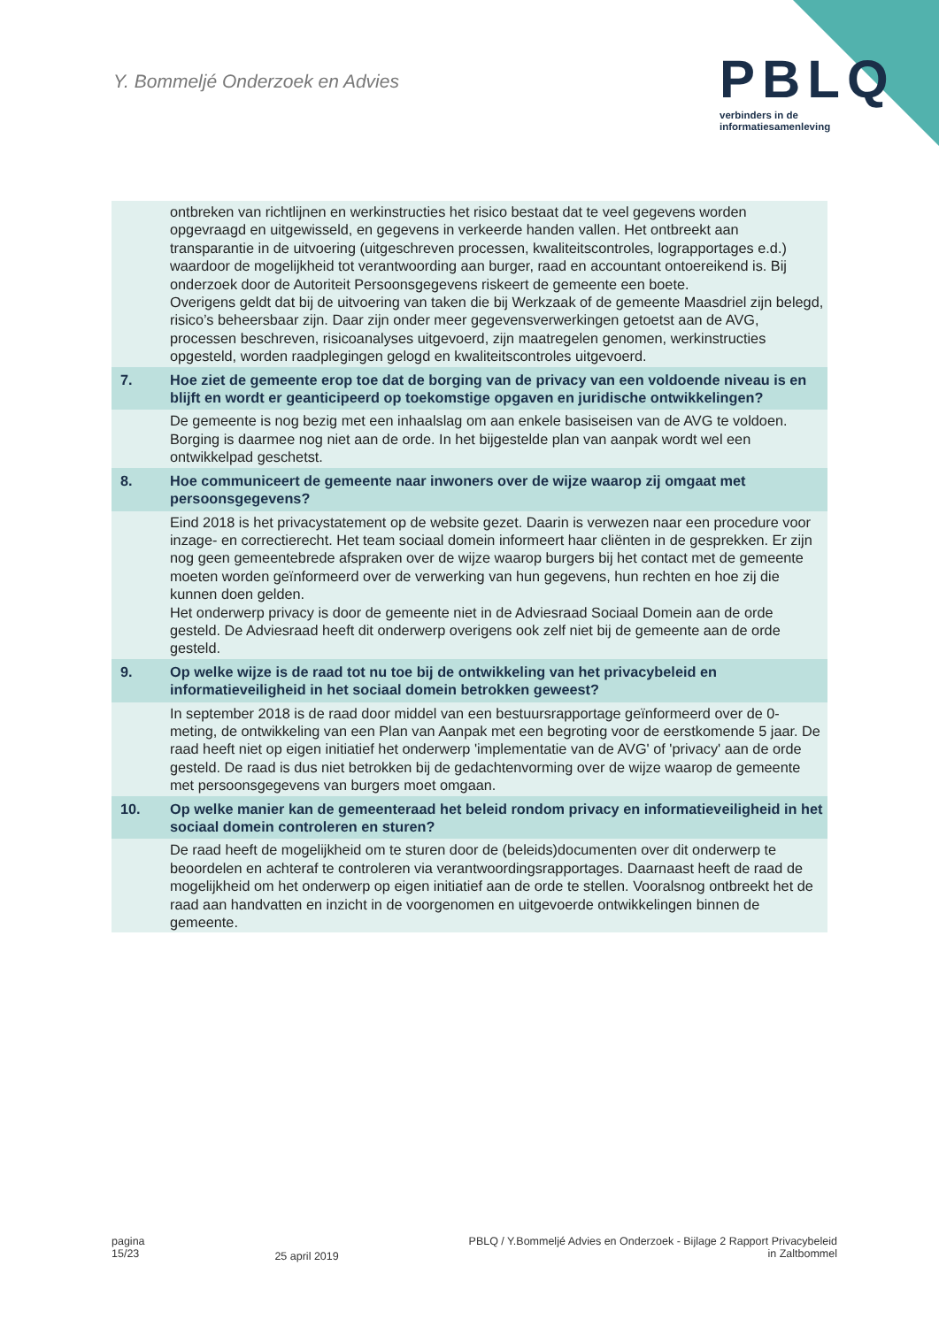Y. Bommeljé Onderzoek en Advies
PBLQ
verbinders in de
informatiesamenleving
| | ontbreken van richtlijnen en werkinstructies het risico bestaat dat te veel gegevens worden opgevraagd en uitgewisseld, en gegevens in verkeerde handen vallen. Het ontbreekt aan transparantie in de uitvoering (uitgeschreven processen, kwaliteitscontroles, lograpportages e.d.) waardoor de mogelijkheid tot verantwoording aan burger, raad en accountant ontoereikend is. Bij onderzoek door de Autoriteit Persoonsgegevens riskeert de gemeente een boete. Overigens geldt dat bij de uitvoering van taken die bij Werkzaak of de gemeente Maasdriel zijn belegd, risico’s beheersbaar zijn. Daar zijn onder meer gegevensverwerkingen getoetst aan de AVG, processen beschreven, risicoanalyses uitgevoerd, zijn maatregelen genomen, werkinstructies opgesteld, worden raadplegingen gelogd en kwaliteitscontroles uitgevoerd. |
| 7. | Hoe ziet de gemeente erop toe dat de borging van de privacy van een voldoende niveau is en blijft en wordt er geanticipeerd op toekomstige opgaven en juridische ontwikkelingen? |
| | De gemeente is nog bezig met een inhaalslag om aan enkele basiseisen van de AVG te voldoen. Borging is daarmee nog niet aan de orde. In het bijgestelde plan van aanpak wordt wel een ontwikkelpad geschetst. |
| 8. | Hoe communiceert de gemeente naar inwoners over de wijze waarop zij omgaat met persoonsgegevens? |
| | Eind 2018 is het privacystatement op de website gezet. Daarin is verwezen naar een procedure voor inzage- en correctierecht. Het team sociaal domein informeert haar cliënten in de gesprekken. Er zijn nog geen gemeentebrede afspraken over de wijze waarop burgers bij het contact met de gemeente moeten worden geïnformeerd over de verwerking van hun gegevens, hun rechten en hoe zij die kunnen doen gelden. Het onderwerp privacy is door de gemeente niet in de Adviesraad Sociaal Domein aan de orde gesteld. De Adviesraad heeft dit onderwerp overigens ook zelf niet bij de gemeente aan de orde gesteld. |
| 9. | Op welke wijze is de raad tot nu toe bij de ontwikkeling van het privacybeleid en informatieveiligheid in het sociaal domein betrokken geweest? |
| | In september 2018 is de raad door middel van een bestuursrapportage geïnformeerd over de 0-meting, de ontwikkeling van een Plan van Aanpak met een begroting voor de eerstkomende 5 jaar. De raad heeft niet op eigen initiatief het onderwerp 'implementatie van de AVG' of 'privacy' aan de orde gesteld. De raad is dus niet betrokken bij de gedachtenvorming over de wijze waarop de gemeente met persoonsgegevens van burgers moet omgaan. |
| 10. | Op welke manier kan de gemeenteraad het beleid rondom privacy en informatieveiligheid in het sociaal domein controleren en sturen? |
| | De raad heeft de mogelijkheid om te sturen door de (beleids)documenten over dit onderwerp te beoordelen en achteraf te controleren via verantwoordingsrapportages. Daarnaast heeft de raad de mogelijkheid om het onderwerp op eigen initiatief aan de orde te stellen. Vooralsnog ontbreekt het de raad aan handvatten en inzicht in de voorgenomen en uitgevoerde ontwikkelingen binnen de gemeente. |
pagina
15/23
25 april 2019
PBLQ / Y.Bommeljé Advies en Onderzoek - Bijlage 2 Rapport Privacybeleid
in Zaltbommel